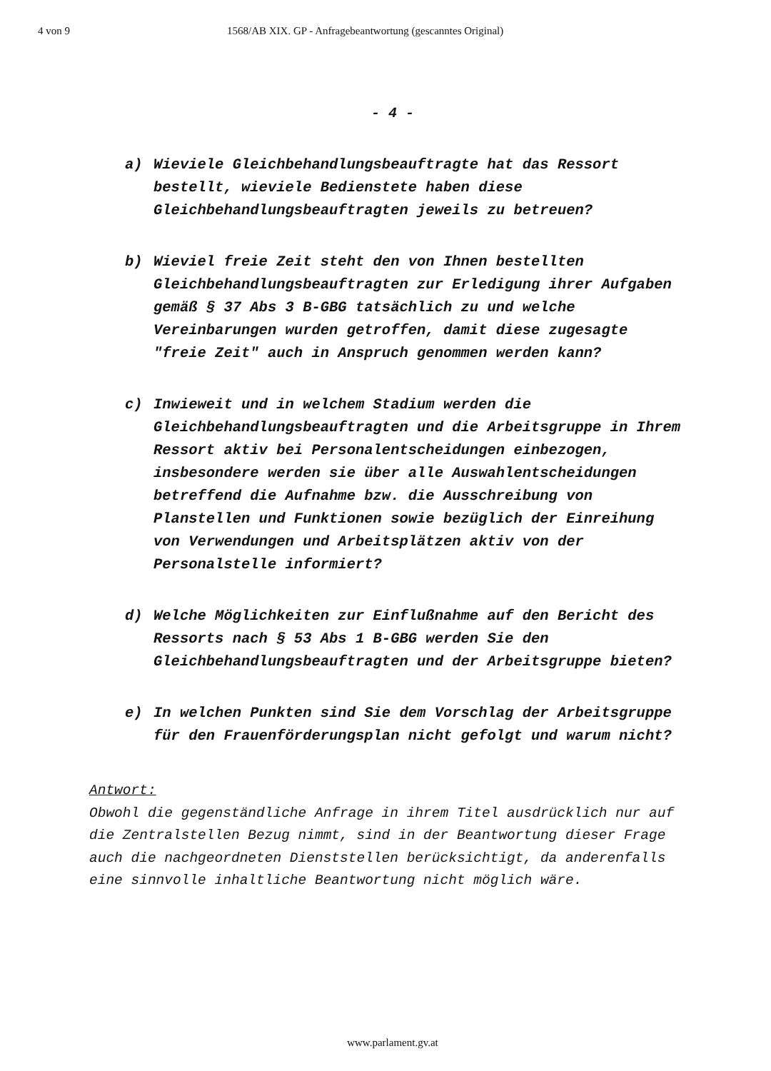4 von 9 1568/AB XIX. GP - Anfragebeantwortung (gescanntes Original)
- 4 -
a) Wieviele Gleichbehandlungsbeauftragte hat das Ressort bestellt, wieviele Bedienstete haben diese Gleichbehandlungsbeauftragten jeweils zu betreuen?
b) Wieviel freie Zeit steht den von Ihnen bestellten Gleichbehandlungsbeauftragten zur Erledigung ihrer Aufgaben gemäß § 37 Abs 3 B-GBG tatsächlich zu und welche Vereinbarungen wurden getroffen, damit diese zugesagte "freie Zeit" auch in Anspruch genommen werden kann?
c) Inwieweit und in welchem Stadium werden die Gleichbehandlungsbeauftragten und die Arbeitsgruppe in Ihrem Ressort aktiv bei Personalentscheidungen einbezogen, insbesondere werden sie über alle Auswahlentscheidungen betreffend die Aufnahme bzw. die Ausschreibung von Planstellen und Funktionen sowie bezüglich der Einreihung von Verwendungen und Arbeitsplätzen aktiv von der Personalstelle informiert?
d) Welche Möglichkeiten zur Einflußnahme auf den Bericht des Ressorts nach § 53 Abs 1 B-GBG werden Sie den Gleichbehandlungsbeauftragten und der Arbeitsgruppe bieten?
e) In welchen Punkten sind Sie dem Vorschlag der Arbeitsgruppe für den Frauenförderungsplan nicht gefolgt und warum nicht?
Antwort:
Obwohl die gegenständliche Anfrage in ihrem Titel ausdrücklich nur auf die Zentralstellen Bezug nimmt, sind in der Beantwortung dieser Frage auch die nachgeordneten Dienststellen berücksichtigt, da anderenfalls eine sinnvolle inhaltliche Beantwortung nicht möglich wäre.
www.parlament.gv.at